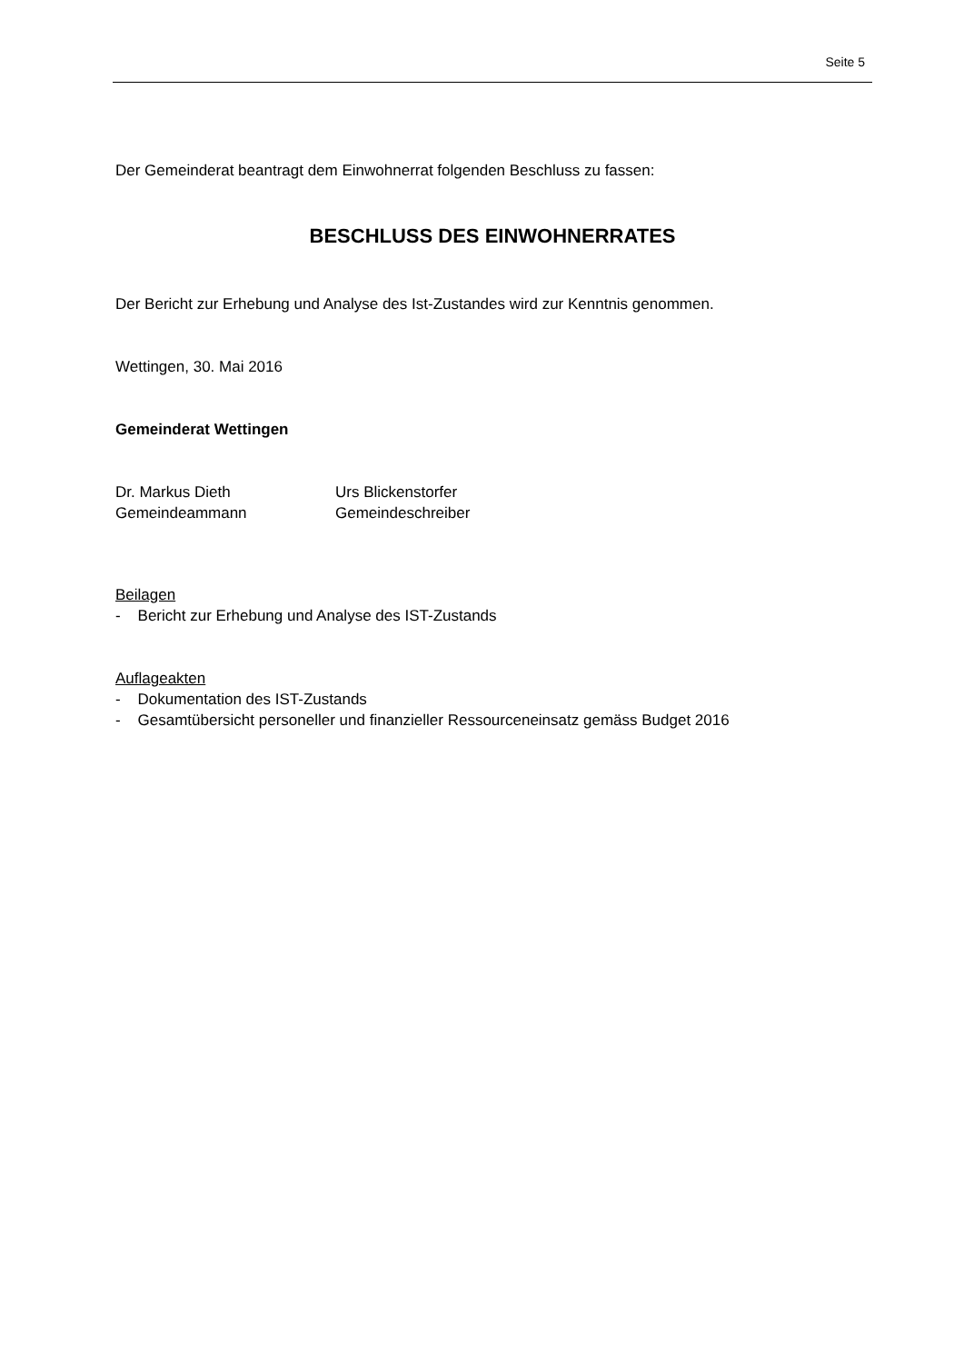Seite 5
Der Gemeinderat beantragt dem Einwohnerrat folgenden Beschluss zu fassen:
BESCHLUSS DES EINWOHNERRATES
Der Bericht zur Erhebung und Analyse des Ist-Zustandes wird zur Kenntnis genommen.
Wettingen, 30. Mai 2016
Gemeinderat Wettingen
Dr. Markus Dieth
Gemeindeammann
Urs Blickenstorfer
Gemeindeschreiber
Beilagen
- Bericht zur Erhebung und Analyse des IST-Zustands
Auflageakten
- Dokumentation des IST-Zustands
- Gesamtübersicht personeller und finanzieller Ressourceneinsatz gemäss Budget 2016